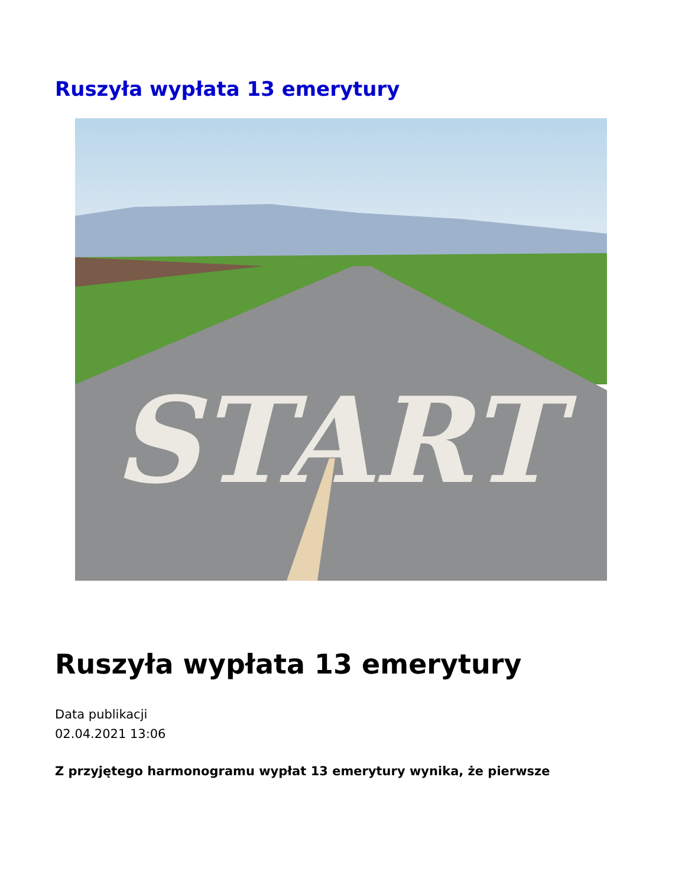Ruszyła wypłata 13 emerytury
START
Ruszyła wypłata 13 emerytury
Data publikacji
02.04.2021 13:06
Z przyjętego harmonogramu wypłat 13 emerytury wynika, że pierwsze